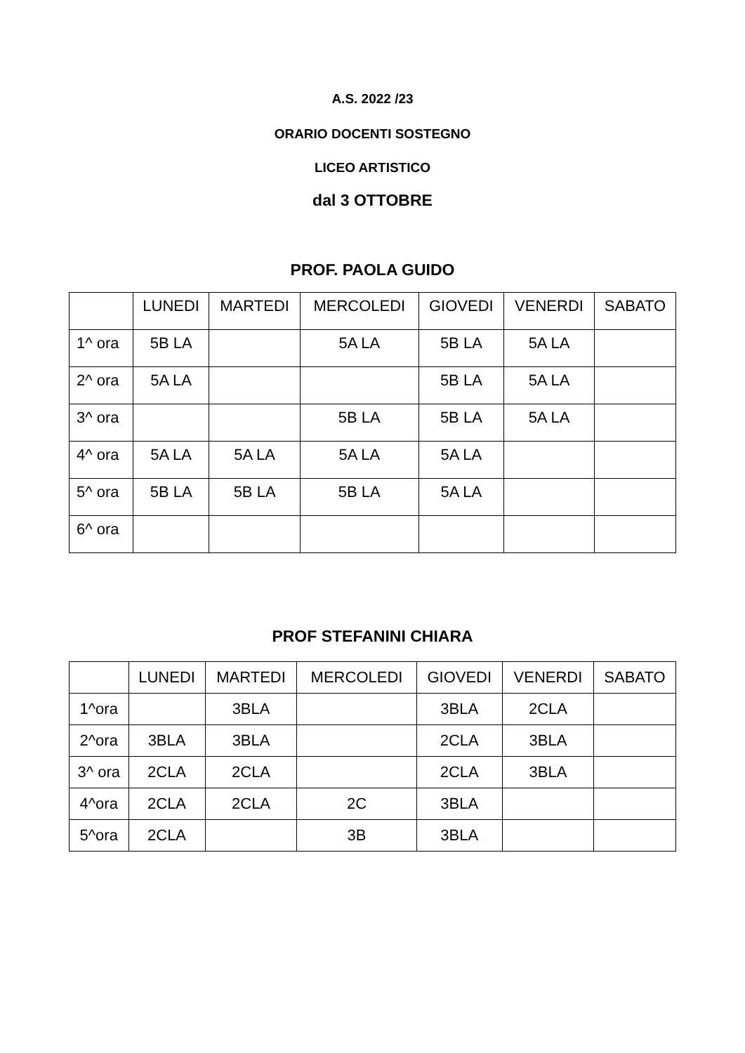A.S. 2022 /23
ORARIO DOCENTI SOSTEGNO
LICEO ARTISTICO
dal 3 OTTOBRE
PROF. PAOLA GUIDO
| | LUNEDI | MARTEDI | MERCOLEDI | GIOVEDI | VENERDI | SABATO |
| --- | --- | --- | --- | --- | --- | --- |
| 1^ ora | 5B LA | | 5A LA | 5B LA | 5A LA | |
| 2^ ora | 5A LA | | | 5B LA | 5A LA | |
| 3^ ora | | | 5B LA | 5B LA | 5A LA | |
| 4^ ora | 5A LA | 5A LA | 5A LA | 5A LA | | |
| 5^ ora | 5B LA | 5B LA | 5B LA | 5A LA | | |
| 6^ ora | | | | | | |
PROF STEFANINI CHIARA
| | LUNEDI | MARTEDI | MERCOLEDI | GIOVEDI | VENERDI | SABATO |
| --- | --- | --- | --- | --- | --- | --- |
| 1^ora | | 3BLA | | 3BLA | 2CLA | |
| 2^ora | 3BLA | 3BLA | | 2CLA | 3BLA | |
| 3^ ora | 2CLA | 2CLA | | 2CLA | 3BLA | |
| 4^ora | 2CLA | 2CLA | 2C | 3BLA | | |
| 5^ora | 2CLA | | 3B | 3BLA | | |